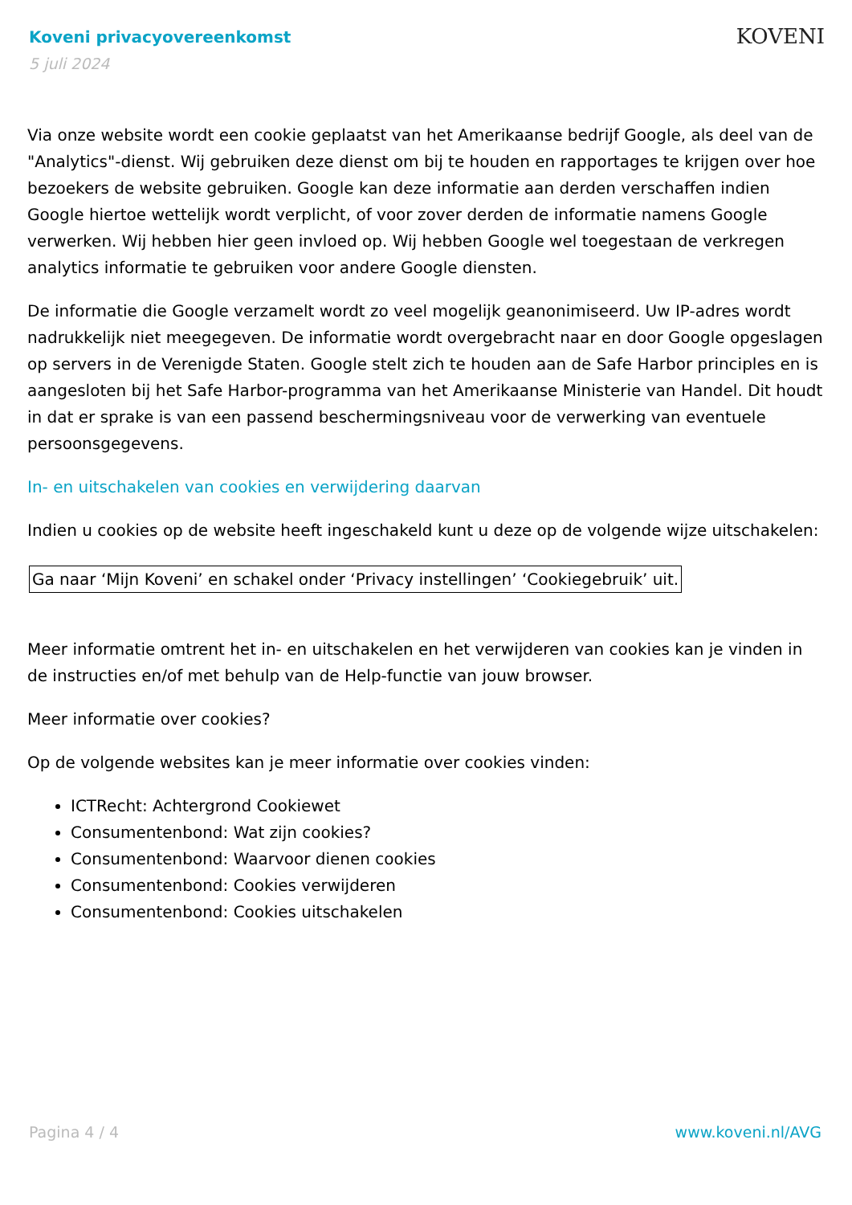Koveni privacyovereenkomst
5 juli 2024
KOVENI
Via onze website wordt een cookie geplaatst van het Amerikaanse bedrijf Google, als deel van de "Analytics"-dienst. Wij gebruiken deze dienst om bij te houden en rapportages te krijgen over hoe bezoekers de website gebruiken. Google kan deze informatie aan derden verschaffen indien Google hiertoe wettelijk wordt verplicht, of voor zover derden de informatie namens Google verwerken. Wij hebben hier geen invloed op. Wij hebben Google wel toegestaan de verkregen analytics informatie te gebruiken voor andere Google diensten.
De informatie die Google verzamelt wordt zo veel mogelijk geanonimiseerd. Uw IP-adres wordt nadrukkelijk niet meegegeven. De informatie wordt overgebracht naar en door Google opgeslagen op servers in de Verenigde Staten. Google stelt zich te houden aan de Safe Harbor principles en is aangesloten bij het Safe Harbor-programma van het Amerikaanse Ministerie van Handel. Dit houdt in dat er sprake is van een passend beschermingsniveau voor de verwerking van eventuele persoonsgegevens.
In- en uitschakelen van cookies en verwijdering daarvan
Indien u cookies op de website heeft ingeschakeld kunt u deze op de volgende wijze uitschakelen:
Ga naar ‘Mijn Koveni’ en schakel onder ‘Privacy instellingen’ ‘Cookiegebruik’ uit.
Meer informatie omtrent het in- en uitschakelen en het verwijderen van cookies kan je vinden in de instructies en/of met behulp van de Help-functie van jouw browser.
Meer informatie over cookies?
Op de volgende websites kan je meer informatie over cookies vinden:
ICTRecht: Achtergrond Cookiewet
Consumentenbond: Wat zijn cookies?
Consumentenbond: Waarvoor dienen cookies
Consumentenbond: Cookies verwijderen
Consumentenbond: Cookies uitschakelen
Pagina 4 / 4 www.koveni.nl/AVG